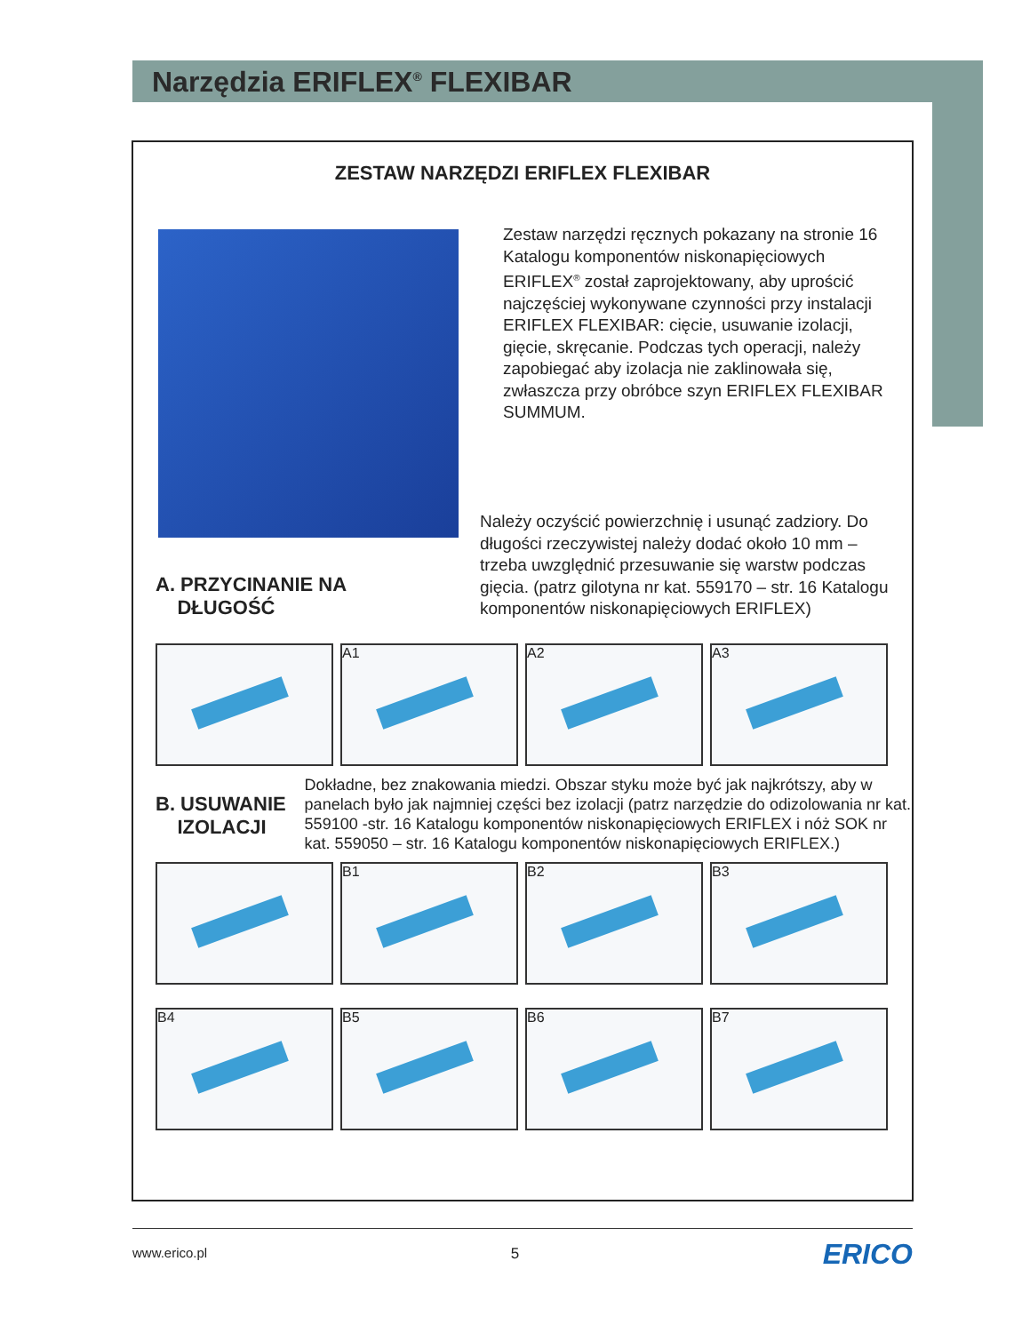Narzędzia ERIFLEX<sup>®</sup> FLEXIBAR
ZESTAW NARZĘDZI ERIFLEX FLEXIBAR
Zestaw narzędzi ręcznych pokazany na stronie 16 Katalogu komponentów niskonapięciowych ERIFLEX<sup>®</sup> został zaprojektowany, aby uprościć najczęściej wykonywane czynności przy instalacji ERIFLEX FLEXIBAR: cięcie, usuwanie izolacji, gięcie, skręcanie. Podczas tych operacji, należy zapobiegać aby izolacja nie zaklinowała się, zwłaszcza przy obróbce szyn ERIFLEX FLEXIBAR SUMMUM.
A. PRZYCINANIE NA
DŁUGOŚĆ
Należy oczyścić powierzchnię i usunąć zadziory. Do długości rzeczywistej należy dodać około 10 mm – trzeba uwzględnić przesuwanie się warstw podczas gięcia. (patrz gilotyna nr kat. 559170 – str. 16 Katalogu komponentów niskonapięciowych ERIFLEX)
A1 A2 A3
B. USUWANIE
IZOLACJI
Dokładne, bez znakowania miedzi. Obszar styku może być jak najkrótszy, aby w panelach było jak najmniej części bez izolacji (patrz narzędzie do odizolowania nr kat. 559100 -str. 16 Katalogu komponentów niskonapięciowych ERIFLEX i nóż SOK nr kat. 559050 – str. 16 Katalogu komponentów niskonapięciowych ERIFLEX.)
B1 B2 B3
B4 B5 B6 B7
www.erico.pl 5 ERICO